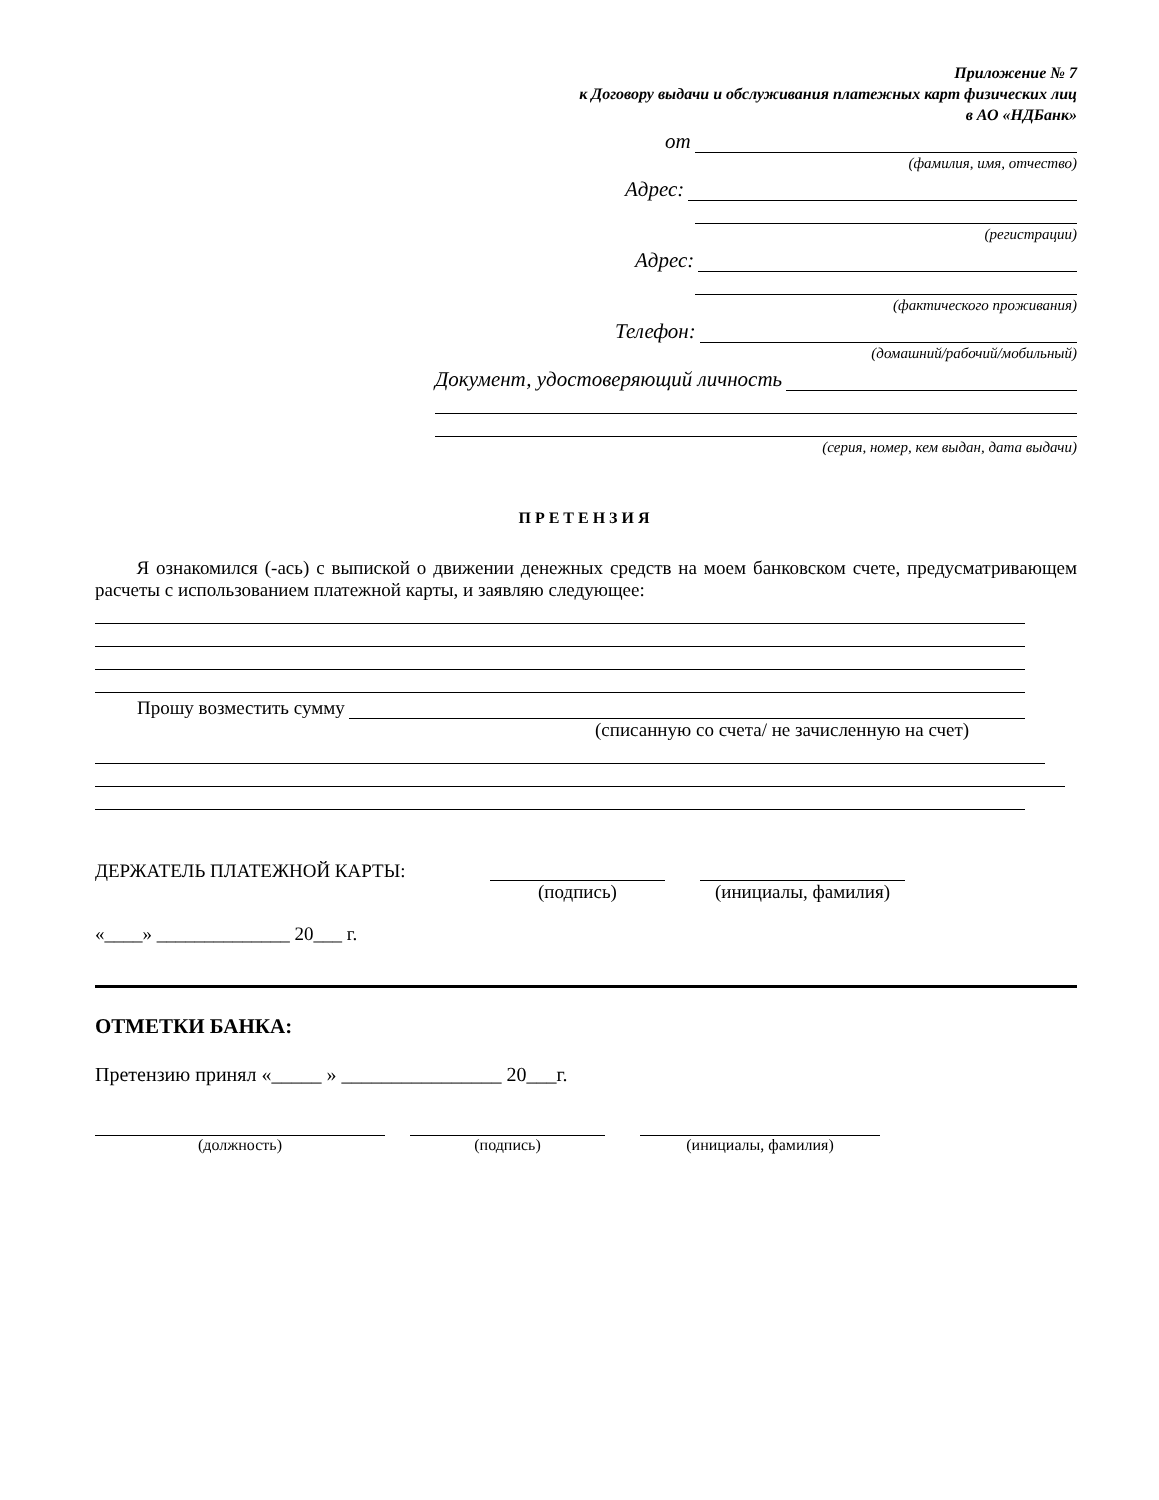Приложение № 7
к Договору выдачи и обслуживания платежных карт физических лиц
в АО «НДБанк»
от
(фамилия, имя, отчество)
Адрес:
(регистрации)
Адрес:
(фактического проживания)
Телефон:
(домашний/рабочий/мобильный)
Документ, удостоверяющий личность
(серия, номер, кем выдан, дата выдачи)
ПРЕТЕНЗИЯ
Я ознакомился (-ась) с выпиской о движении денежных средств на моем банковском счете, предусматривающем расчеты с использованием платежной карты, и заявляю следующее:
Прошу возместить сумму
(списанную со счета/ не зачисленную на счет)
ДЕРЖАТЕЛЬ ПЛАТЕЖНОЙ КАРТЫ: (подпись) (инициалы, фамилия)
«____» ______________ 20___ г.
ОТМЕТКИ БАНКА:
Претензию принял «_____ » ________________ 20___г.
(должность) (подпись) (инициалы, фамилия)